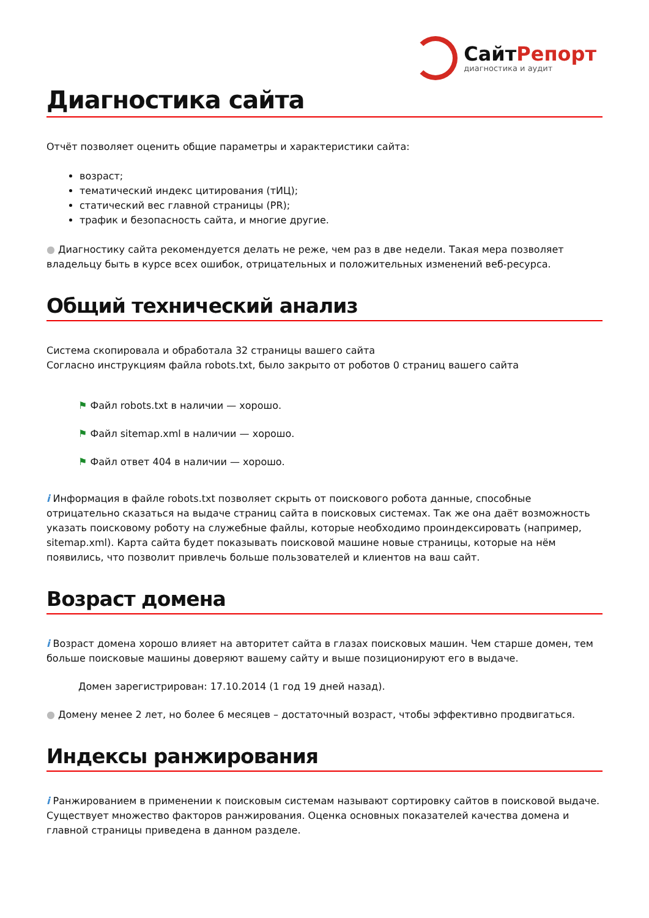СайтРепорт
диагностика и аудит
Диагностика сайта
Отчёт позволяет оценить общие параметры и характеристики сайта:
возраст;
тематический индекс цитирования (тИЦ);
статический вес главной страницы (PR);
трафик и безопасность сайта, и многие другие.
● Диагностику сайта рекомендуется делать не реже, чем раз в две недели. Такая мера позволяет владельцу быть в курсе всех ошибок, отрицательных и положительных изменений веб-ресурса.
Общий технический анализ
Система скопировала и обработала 32 страницы вашего сайта
Согласно инструкциям файла robots.txt, было закрыто от роботов 0 страниц вашего сайта
⚑ Файл robots.txt в наличии — хорошо.
⚑ Файл sitemap.xml в наличии — хорошо.
⚑ Файл ответ 404 в наличии — хорошо.
i Информация в файле robots.txt позволяет скрыть от поискового робота данные, способные отрицательно сказаться на выдаче страниц сайта в поисковых системах. Так же она даёт возможность указать поисковому роботу на служебные файлы, которые необходимо проиндексировать (например, sitemap.xml). Карта сайта будет показывать поисковой машине новые страницы, которые на нём появились, что позволит привлечь больше пользователей и клиентов на ваш сайт.
Возраст домена
i Возраст домена хорошо влияет на авторитет сайта в глазах поисковых машин. Чем старше домен, тем больше поисковые машины доверяют вашему сайту и выше позиционируют его в выдаче.
Домен зарегистрирован: 17.10.2014 (1 год 19 дней назад).
● Домену менее 2 лет, но более 6 месяцев – достаточный возраст, чтобы эффективно продвигаться.
Индексы ранжирования
i Ранжированием в применении к поисковым системам называют сортировку сайтов в поисковой выдаче. Существует множество факторов ранжирования. Оценка основных показателей качества домена и главной страницы приведена в данном разделе.